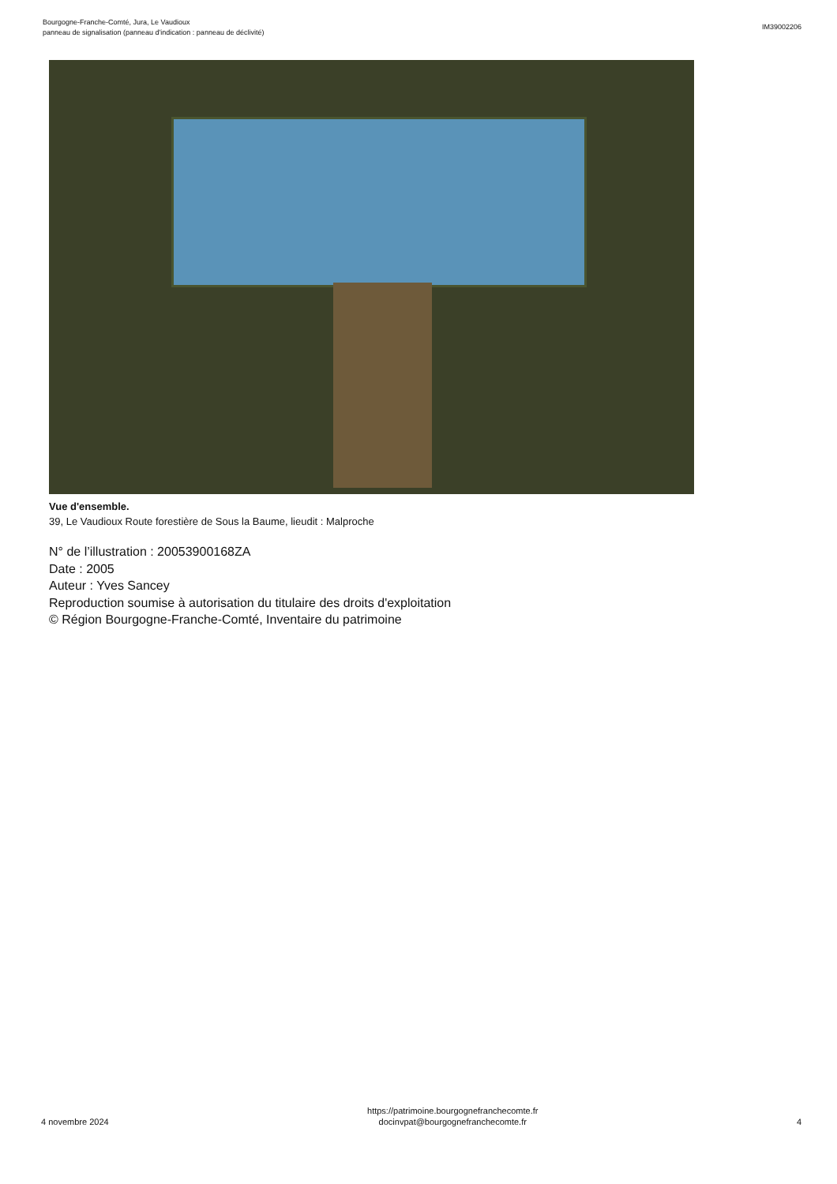Bourgogne-Franche-Comté, Jura, Le Vaudioux
panneau de signalisation (panneau d'indication : panneau de déclivité)
IM39002206
Vue d'ensemble.
39, Le Vaudioux Route forestière de Sous la Baume, lieudit : Malproche
N° de l’illustration : 20053900168ZA
Date : 2005
Auteur : Yves Sancey
Reproduction soumise à autorisation du titulaire des droits d'exploitation
© Région Bourgogne-Franche-Comté, Inventaire du patrimoine
4 novembre 2024
https://patrimoine.bourgognefranchecomte.fr
docinvpat@bourgognefranchecomte.fr
4